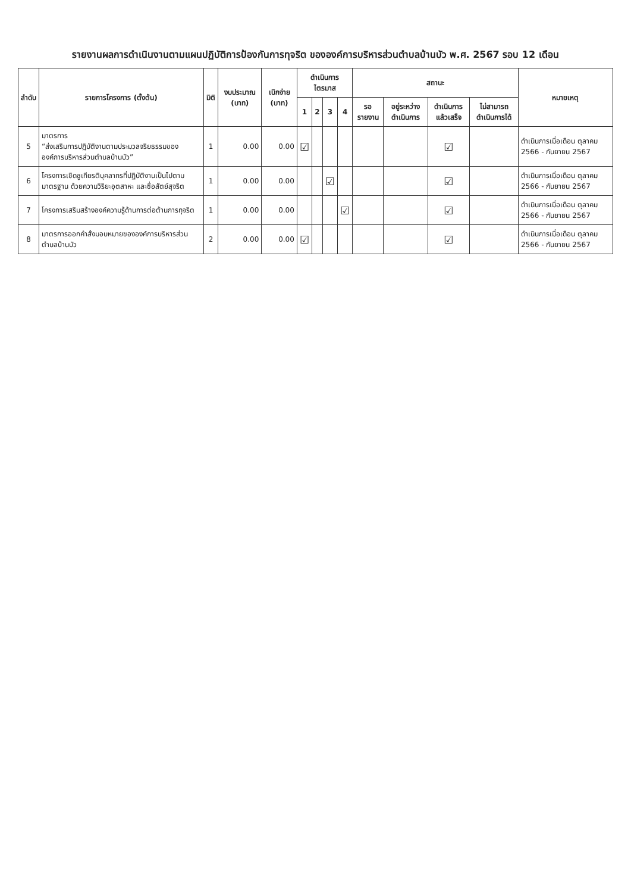รายงานผลการดำเนินงานตามแผนปฏิบัติการป้องกันการทุจริต ขององค์การบริหารส่วนตำบลบ้านบัว พ.ศ. 2567 รอบ 12 เดือน
| ลำดับ | รายการโครงการ (ตั้งต้น) | มิติ | งบประมาณ (บาท) | เบิกจ่าย (บาท) | ดำเนินการไตรมาส | | | | สถานะ | | | | หมายเหตุ |
| --- | --- | --- | --- | --- | --- | --- | --- | --- | --- | --- | --- | --- | --- |
| | | | | | 1 | 2 | 3 | 4 | รอรายงาน | อยู่ระหว่างดำเนินการ | ดำเนินการแล้วเสร็จ | ไม่สามารถดำเนินการได้ | |
| 5 | มาตรการ “ส่งเสริมการปฏิบัติงานตามประมวลจริยธรรมขององค์การบริหารส่วนตำบลบ้านบัว” | 1 | 0.00 | 0.00 | ☑ | | | | | | ☑ | | ดำเนินการเมื่อเดือน ตุลาคม 2566 - กันยายน 2567 |
| 6 | โครงการเชิดชูเกียรติบุคลากรที่ปฏิบัติงานเป็นไปตามมาตรฐาน ด้วยความวิริยะอุตสาหะ และซื่อสัตย์สุจริต | 1 | 0.00 | 0.00 | | | ☑ | | | | ☑ | | ดำเนินการเมื่อเดือน ตุลาคม 2566 - กันยายน 2567 |
| 7 | โครงการเสริมสร้างองค์ความรู้ด้านการต่อต้านการทุจริต | 1 | 0.00 | 0.00 | | | | ☑ | | | ☑ | | ดำเนินการเมื่อเดือน ตุลาคม 2566 - กันยายน 2567 |
| 8 | มาตรการออกคำสั่งมอบหมายขององค์การบริหารส่วนตำบลบ้านบัว | 2 | 0.00 | 0.00 | ☑ | | | | | | ☑ | | ดำเนินการเมื่อเดือน ตุลาคม 2566 - กันยายน 2567 |